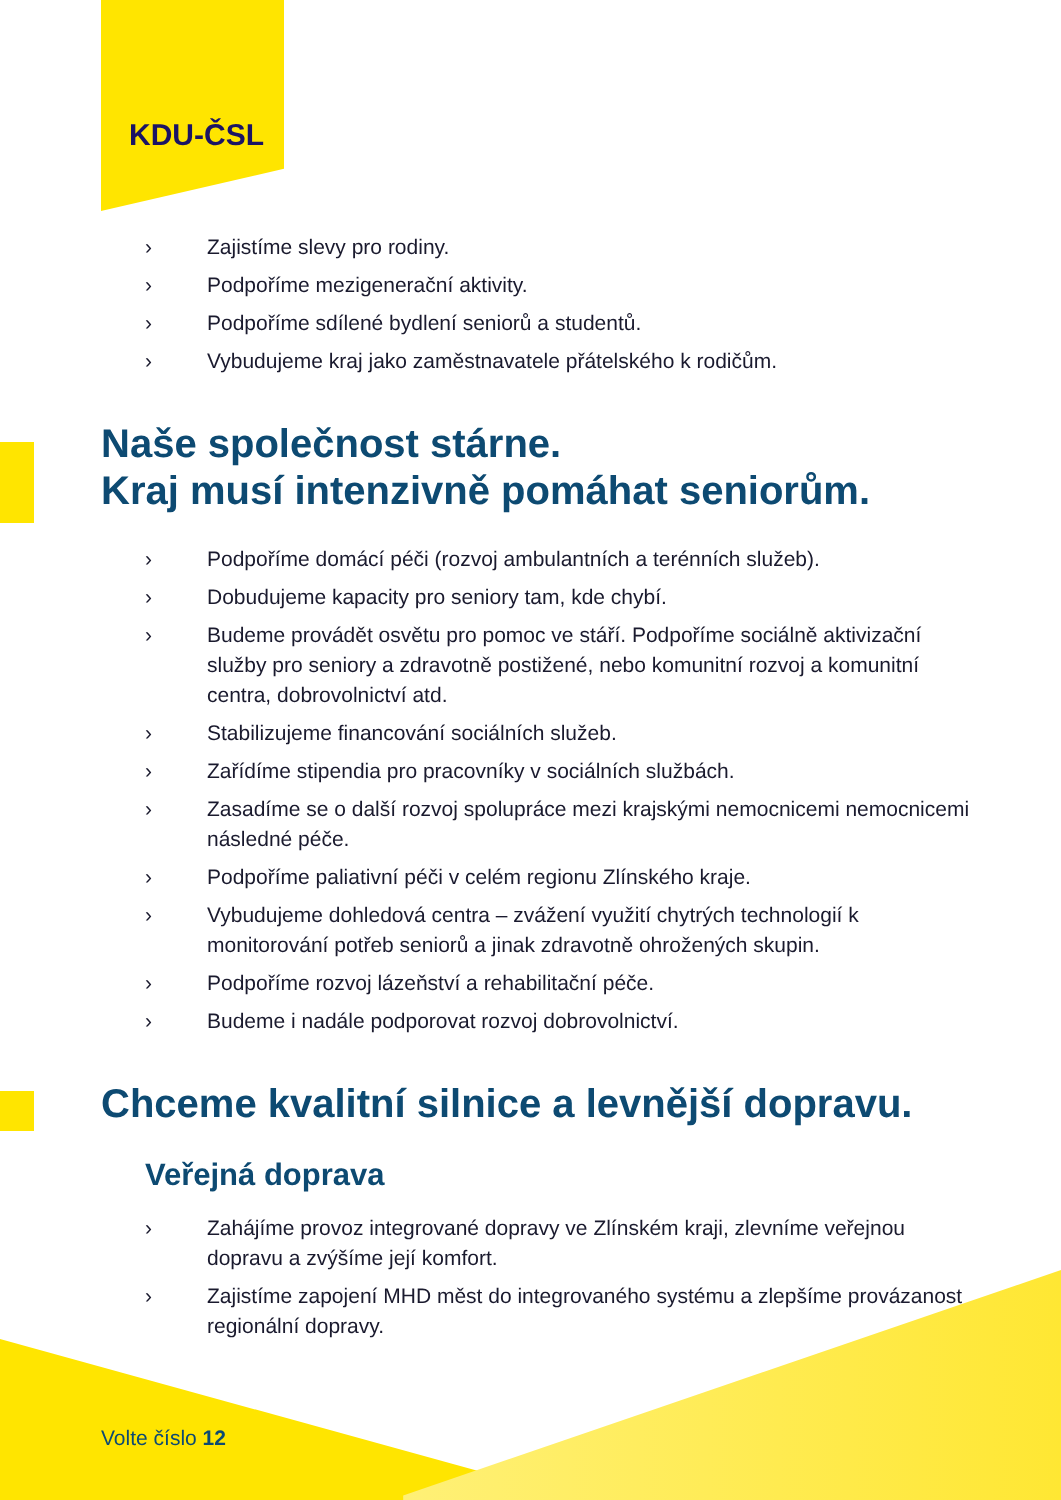KDU-ČSL
› Zajistíme slevy pro rodiny.
› Podpoříme mezigenerační aktivity.
› Podpoříme sdílené bydlení seniorů a studentů.
› Vybudujeme kraj jako zaměstnavatele přátelského k rodičům.
Naše společnost stárne.
Kraj musí intenzivně pomáhat seniorům.
› Podpoříme domácí péči (rozvoj ambulantních a terénních služeb).
› Dobudujeme kapacity pro seniory tam, kde chybí.
› Budeme provádět osvětu pro pomoc ve stáří. Podpoříme sociálně aktivizační služby pro seniory a zdravotně postižené, nebo komunitní rozvoj a komunitní centra, dobrovolnictví atd.
› Stabilizujeme financování sociálních služeb.
› Zařídíme stipendia pro pracovníky v sociálních službách.
› Zasadíme se o další rozvoj spolupráce mezi krajskými nemocnicemi nemocnicemi následné péče.
› Podpoříme paliativní péči v celém regionu Zlínského kraje.
› Vybudujeme dohledová centra – zvážení využití chytrých technologií k monitorování potřeb seniorů a jinak zdravotně ohrožených skupin.
› Podpoříme rozvoj lázeňství a rehabilitační péče.
› Budeme i nadále podporovat rozvoj dobrovolnictví.
Chceme kvalitní silnice a levnější dopravu.
Veřejná doprava
› Zahájíme provoz integrované dopravy ve Zlínském kraji, zlevníme veřejnou dopravu a zvýšíme její komfort.
› Zajistíme zapojení MHD měst do integrovaného systému a zlepšíme provázanost regionální dopravy.
Volte číslo 12